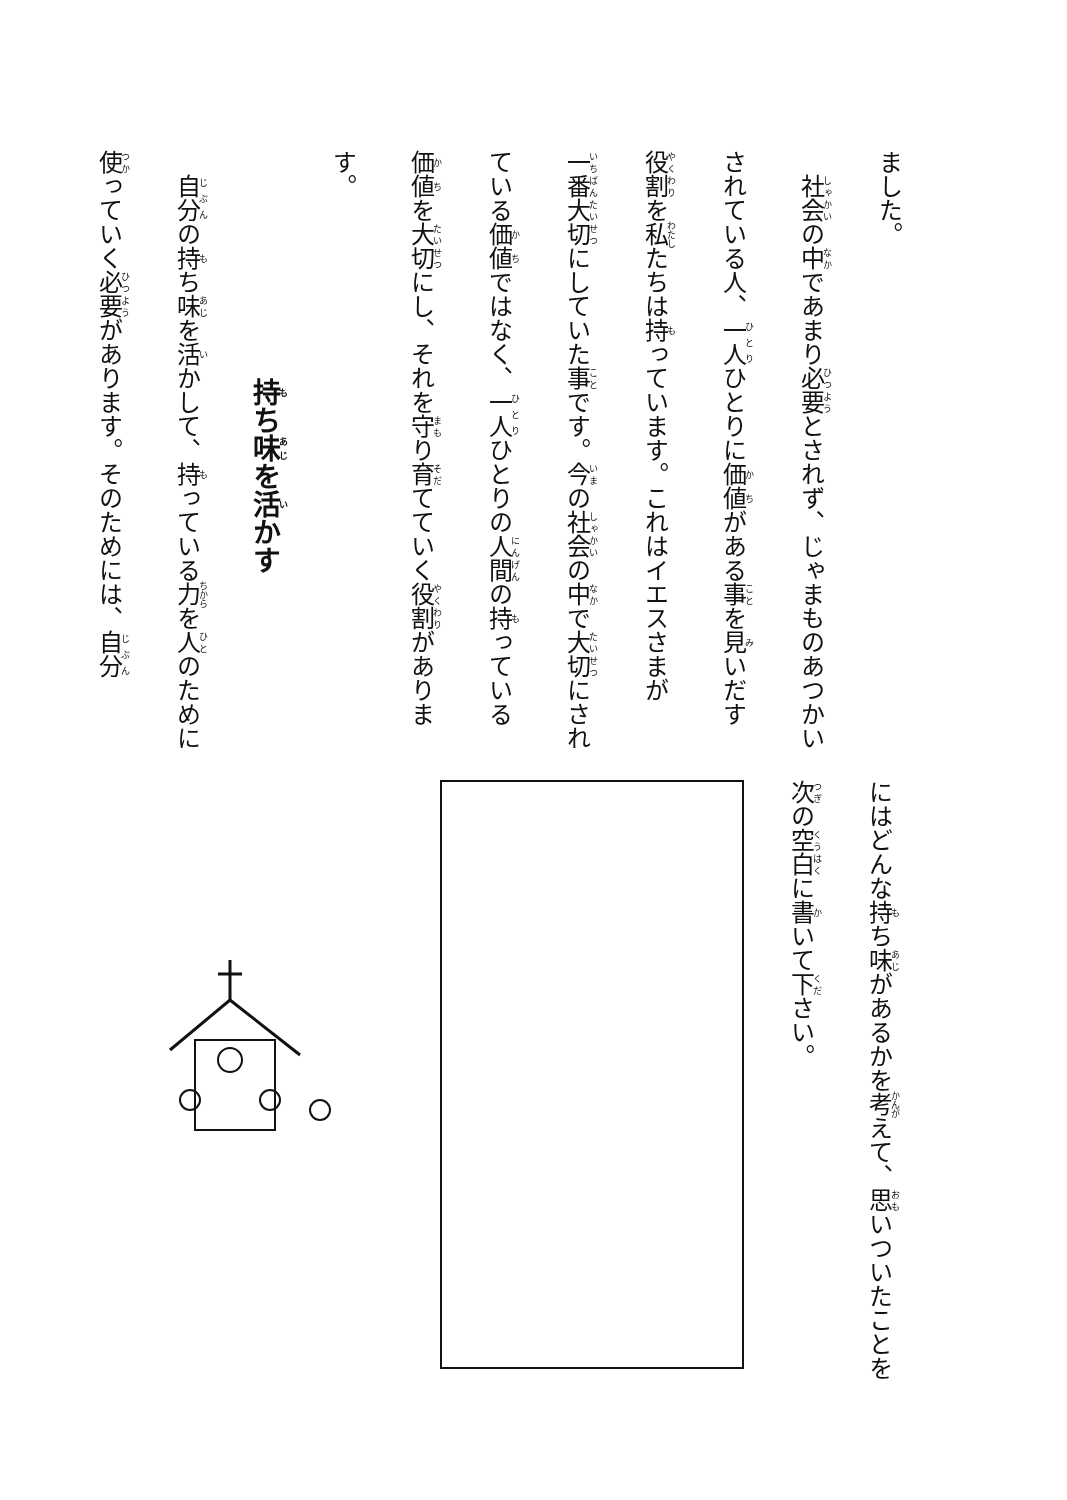ました。
　社会の中であまり必要とされず、じゃまものあつかいされている人、一人ひとりに価値がある事を見いだす役割を私たちは持っています。これはイエスさまが一番大切にしていた事です。今の社会の中で大切にされている価値ではなく、一人ひとりの人間の持っている価値を大切にし、それを守り育てていく役割があります。
　持ち味を活かす
　自分の持ち味を活かして、持っている力を人のために使っていく必要があります。そのためには、自分
にはどんな持ち味があるかを考えて、思いついたことを次の空白に書いて下さい。